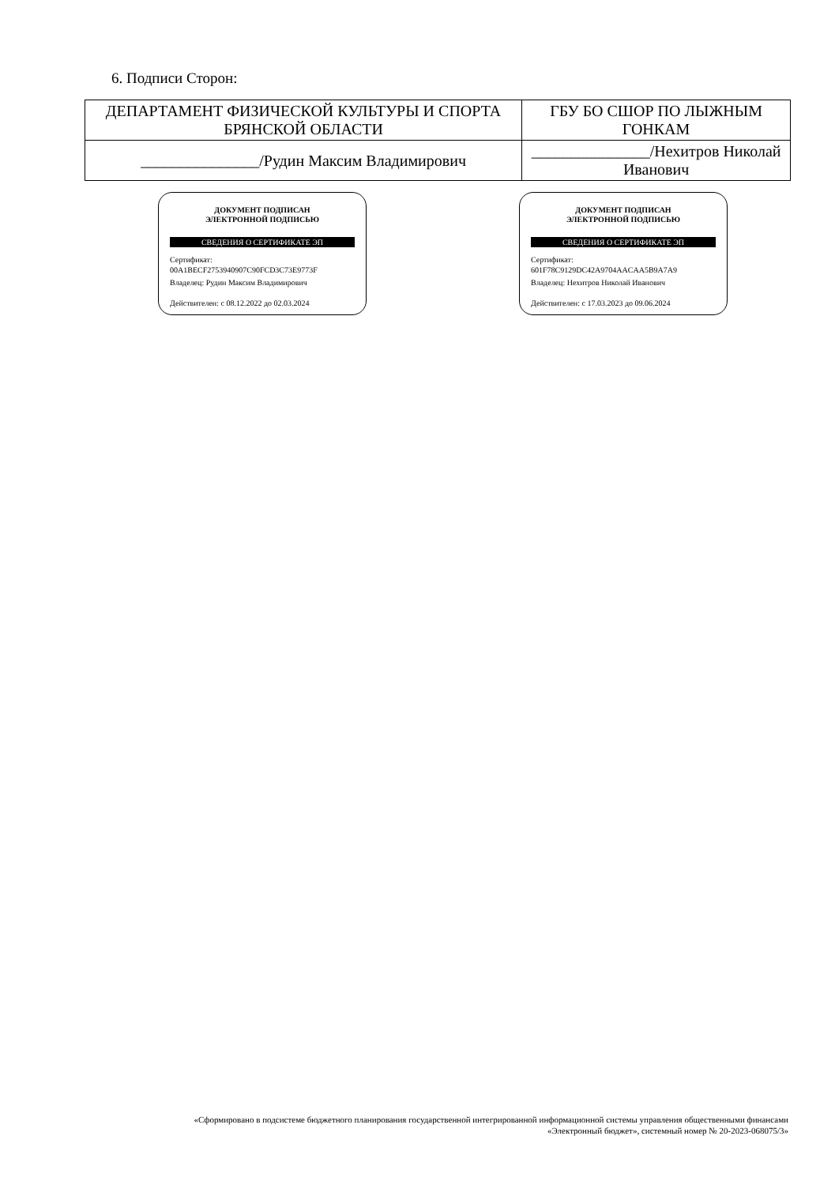6. Подписи Сторон:
| ДЕПАРТАМЕНТ ФИЗИЧЕСКОЙ КУЛЬТУРЫ И СПОРТА БРЯНСКОЙ ОБЛАСТИ | ГБУ БО СШОР ПО ЛЫЖНЫМ ГОНКАМ |
| _______________/Рудин Максим Владимирович | _______________/Нехитров Николай Иванович |
ДОКУМЕНТ ПОДПИСАН
ЭЛЕКТРОННОЙ ПОДПИСЬЮ
СВЕДЕНИЯ О СЕРТИФИКАТЕ ЭП
Сертификат:
00A1BECF2753940907C90FCD3C73E9773F
Владелец: Рудин Максим Владимирович
Действителен: с 08.12.2022 до 02.03.2024
ДОКУМЕНТ ПОДПИСАН
ЭЛЕКТРОННОЙ ПОДПИСЬЮ
СВЕДЕНИЯ О СЕРТИФИКАТЕ ЭП
Сертификат:
601F78C9129DC42A9704AACAA5B9A7A9
Владелец: Нехитров Николай Иванович
Действителен: с 17.03.2023 до 09.06.2024
«Сформировано в подсистеме бюджетного планирования государственной интегрированной информационной системы управления общественными финансами
«Электронный бюджет», системный номер № 20-2023-068075/3»